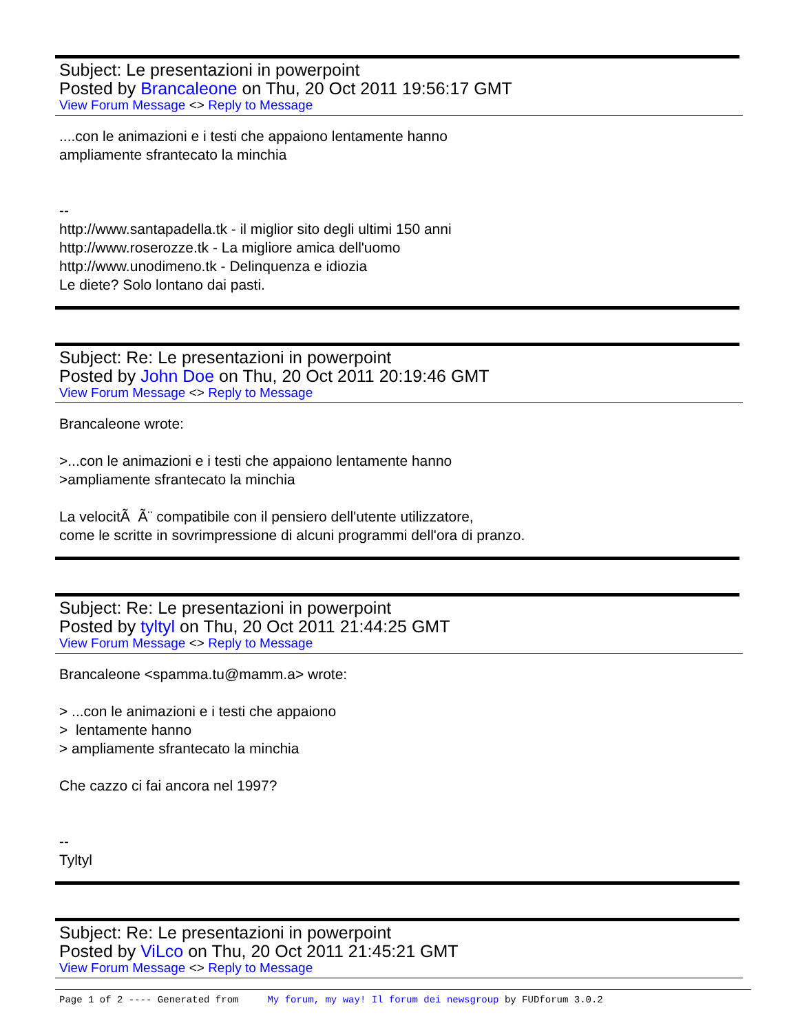Subject: Le presentazioni in powerpoint
Posted by Brancaleone on Thu, 20 Oct 2011 19:56:17 GMT
View Forum Message <> Reply to Message
....con le animazioni e i testi che appaiono lentamente hanno ampliamente sfrantecato la minchia -- http://www.santapadella.tk - il miglior sito degli ultimi 150 anni http://www.roserozze.tk - La migliore amica dell'uomo http://www.unodimeno.tk - Delinquenza e idiozia Le diete? Solo lontano dai pasti.
Subject: Re: Le presentazioni in powerpoint
Posted by John Doe on Thu, 20 Oct 2011 20:19:46 GMT
View Forum Message <> Reply to Message
Brancaleone wrote: >...con le animazioni e i testi che appaiono lentamente hanno >ampliamente sfrantecato la minchia La velocitÃ Ã¨ compatibile con il pensiero dell'utente utilizzatore, come le scritte in sovrimpressione di alcuni programmi dell'ora di pranzo.
Subject: Re: Le presentazioni in powerpoint
Posted by tyltyl on Thu, 20 Oct 2011 21:44:25 GMT
View Forum Message <> Reply to Message
Brancaleone <spamma.tu@mamm.a> wrote: > ...con le animazioni e i testi che appaiono > lentamente hanno > ampliamente sfrantecato la minchia Che cazzo ci fai ancora nel 1997? -- Tyltyl
Subject: Re: Le presentazioni in powerpoint
Posted by ViLco on Thu, 20 Oct 2011 21:45:21 GMT
View Forum Message <> Reply to Message
Page 1 of 2 ---- Generated from My forum, my way! Il forum dei newsgroup by FUDforum 3.0.2